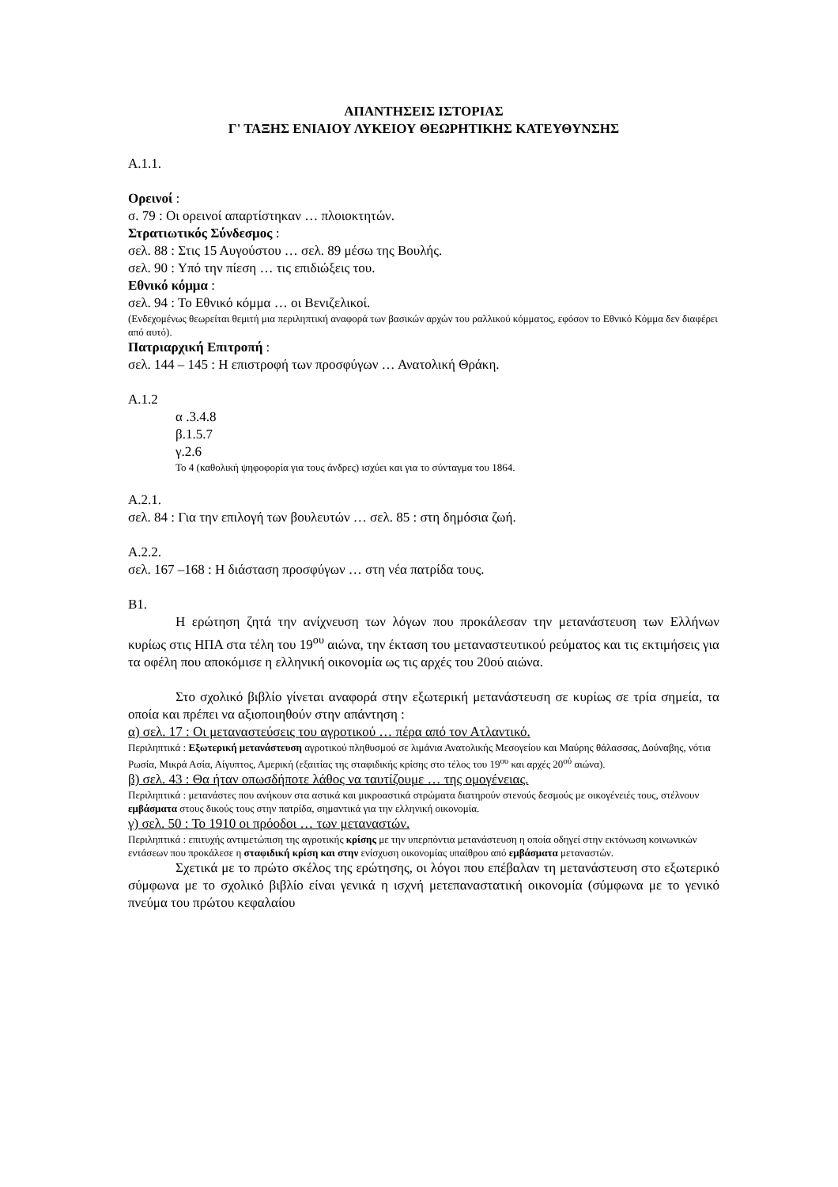ΑΠΑΝΤΗΣΕΙΣ ΙΣΤΟΡΙΑΣ
Γ' ΤΑΞΗΣ ΕΝΙΑΙΟΥ ΛΥΚΕΙΟΥ ΘΕΩΡΗΤΙΚΗΣ ΚΑΤΕΥΘΥΝΣΗΣ
Α.1.1.
Ορεινοί :
σ. 79 : Οι ορεινοί απαρτίστηκαν … πλοιοκτητών.
Στρατιωτικός Σύνδεσμος :
σελ. 88 : Στις 15 Αυγούστου … σελ. 89 μέσω της Βουλής.
σελ. 90 : Υπό την πίεση … τις επιδιώξεις του.
Εθνικό κόμμα :
σελ. 94 : Το Εθνικό κόμμα … οι Βενιζελικοί.
(Ενδεχομένως θεωρείται θεμιτή μια περιληπτική αναφορά των βασικών αρχών του ραλλικού κόμματος, εφόσον το Εθνικό Κόμμα δεν διαφέρει από αυτό).
Πατριαρχική Επιτροπή :
σελ. 144 – 145 : Η επιστροφή των προσφύγων … Ανατολική Θράκη.
Α.1.2
α .3.4.8
β.1.5.7
γ.2.6
Το 4 (καθολική ψηφοφορία για τους άνδρες) ισχύει και για το σύνταγμα του 1864.
Α.2.1.
σελ. 84 : Για την επιλογή των βουλευτών … σελ. 85 : στη δημόσια ζωή.
Α.2.2.
σελ. 167 –168 : Η διάσταση προσφύγων … στη νέα πατρίδα τους.
Β1.
Η ερώτηση ζητά την ανίχνευση των λόγων που προκάλεσαν την μετανάστευση των Ελλήνων κυρίως στις ΗΠΑ στα τέλη του 19<sup>ου</sup> αιώνα, την έκταση του μεταναστευτικού ρεύματος και τις εκτιμήσεις για τα οφέλη που αποκόμισε η ελληνική οικονομία ως τις αρχές του 20ού αιώνα.
Στο σχολικό βιβλίο γίνεται αναφορά στην εξωτερική μετανάστευση σε κυρίως σε τρία σημεία, τα οποία και πρέπει να αξιοποιηθούν στην απάντηση :
α) σελ. 17 : Οι μεταναστεύσεις του αγροτικού … πέρα από τον Ατλαντικό.
Περιληπτικά : Εξωτερική μετανάστευση αγροτικού πληθυσμού σε λιμάνια Ανατολικής Μεσογείου και Μαύρης θάλασσας, Δούναβης, νότια Ρωσία, Μικρά Ασία, Αίγυπτος, Αμερική (εξαιτίας της σταφιδικής κρίσης στο τέλος του 19<sup>ου</sup> και αρχές 20<sup>ού</sup> αιώνα).
β) σελ. 43 : Θα ήταν οπωσδήποτε λάθος να ταυτίζουμε … της ομογένειας.
Περιληπτικά : μετανάστες που ανήκουν στα αστικά και μικροαστικά στρώματα διατηρούν στενούς δεσμούς με οικογένειές τους, στέλνουν εμβάσματα στους δικούς τους στην πατρίδα, σημαντικά για την ελληνική οικονομία.
γ) σελ. 50 : Το 1910 οι πρόοδοι … των μεταναστών.
Περιληπτικά : επιτυχής αντιμετώπιση της αγροτικής κρίσης με την υπερπόντια μετανάστευση η οποία οδηγεί στην εκτόνωση κοινωνικών εντάσεων που προκάλεσε η σταφιδική κρίση και στην ενίσχυση οικονομίας υπαίθρου από εμβάσματα μεταναστών.
Σχετικά με το πρώτο σκέλος της ερώτησης, οι λόγοι που επέβαλαν τη μετανάστευση στο εξωτερικό σύμφωνα με το σχολικό βιβλίο είναι γενικά η ισχνή μετεπαναστατική οικονομία (σύμφωνα με το γενικό πνεύμα του πρώτου κεφαλαίου